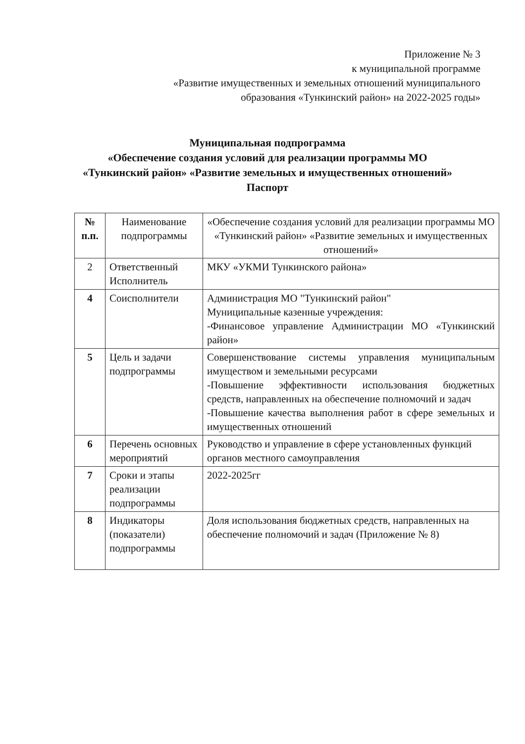Приложение № 3
к муниципальной программе
«Развитие имущественных и земельных отношений муниципального
образования «Тункинский район» на 2022-2025 годы»
Муниципальная подпрограмма
«Обеспечение создания условий для реализации программы МО
«Тункинский район» «Развитие земельных и имущественных отношений»
Паспорт
| № п.п. | Наименование подпрограммы | «Обеспечение создания условий для реализации программы МО «Тункинский район» «Развитие земельных и имущественных отношений» |
| 2 | Ответственный Исполнитель | МКУ «УКМИ Тункинского района» |
| 4 | Соисполнители | Администрация МО "Тункинский район" Муниципальные казенные учреждения: -Финансовое управление Администрации МО «Тункинский район» |
| 5 | Цель и задачи подпрограммы | Совершенствование системы управления муниципальным имуществом и земельными ресурсами -Повышение эффективности использования бюджетных средств, направленных на обеспечение полномочий и задач -Повышение качества выполнения работ в сфере земельных и имущественных отношений |
| 6 | Перечень основных мероприятий | Руководство и управление в сфере установленных функций органов местного самоуправления |
| 7 | Сроки и этапы реализации подпрограммы | 2022-2025гг |
| 8 | Индикаторы (показатели) подпрограммы | Доля использования бюджетных средств, направленных на обеспечение полномочий и задач (Приложение № 8) |